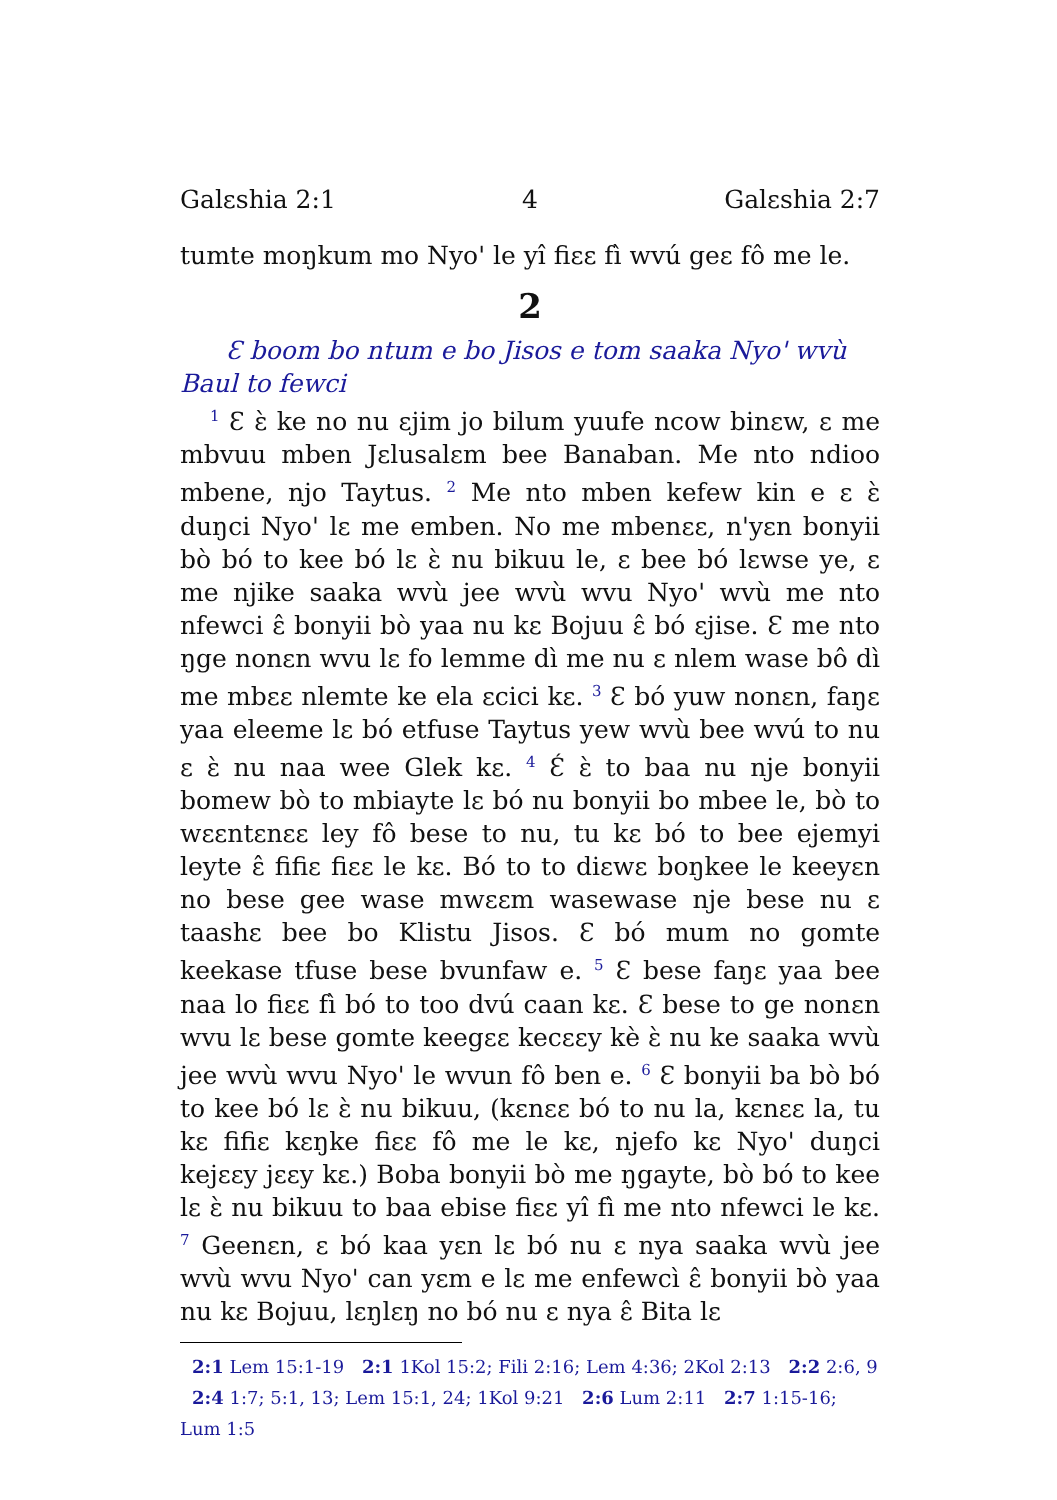Galɛshia 2:1 4 Galɛshia 2:7
tumte moŋkum mo Nyo' le yî fiɛɛ fì wvú geɛ fô me le.
2
Ɛ boom bo ntum e bo Jisos e tom saaka Nyo' wvù Baul to fewci
<sup>1</sup> Ɛ ɛ̀ ke no nu ɛjim jo bilum yuufe ncow binɛw, ɛ me mbvuu mben Jɛlusalɛm bee Banaban. Me nto ndioo mbene, njo Taytus. <sup>2</sup> Me nto mben kefew kin e ɛ ɛ̀ duŋci Nyo' lɛ me emben. No me mbenɛɛ, n'yɛn bonyii bò bó to kee bó lɛ ɛ̀ nu bikuu le, ɛ bee bó lɛwse ye, ɛ me njike saaka wvù jee wvù wvu Nyo' wvù me nto nfewci ɛ̂ bonyii bò yaa nu kɛ Bojuu ɛ̂ bó ɛjise. Ɛ me nto ŋge nonɛn wvu lɛ fo lemme dì me nu ɛ nlem wase bô dì me mbɛɛ nlemte ke ela ɛcici kɛ. <sup>3</sup> Ɛ bó yuw nonɛn, faŋɛ yaa eleeme lɛ bó etfuse Taytus yew wvù bee wvú to nu ɛ ɛ̀ nu naa wee Glek kɛ. <sup>4</sup> Ɛ́ ɛ̀ to baa nu nje bonyii bomew bò to mbiayte lɛ bó nu bonyii bo mbee le, bò to wɛɛntɛnɛɛ ley fô bese to nu, tu kɛ bó to bee ejemyi leyte ɛ̂ fifiɛ fiɛɛ le kɛ. Bó to to diɛwɛ boŋkee le keeyɛn no bese gee wase mwɛɛm wasewase nje bese nu ɛ taashɛ bee bo Klistu Jisos. Ɛ bó mum no gomte keekase tfuse bese bvunfaw e. <sup>5</sup> Ɛ bese faŋɛ yaa bee naa lo fiɛɛ fì bó to too dvú caan kɛ. Ɛ bese to ge nonɛn wvu lɛ bese gomte keegɛɛ kecɛɛy kè ɛ̀ nu ke saaka wvù jee wvù wvu Nyo' le wvun fô ben e. <sup>6</sup> Ɛ bonyii ba bò bó to kee bó lɛ ɛ̀ nu bikuu, (kɛnɛɛ bó to nu la, kɛnɛɛ la, tu kɛ fifiɛ kɛŋke fiɛɛ fô me le kɛ, njefo kɛ Nyo' duŋci kejɛɛy jɛɛy kɛ.) Boba bonyii bò me ŋgayte, bò bó to kee lɛ ɛ̀ nu bikuu to baa ebise fiɛɛ yî fì me nto nfewci le kɛ. <sup>7</sup> Geenɛn, ɛ bó kaa yɛn lɛ bó nu ɛ nya saaka wvù jee wvù wvu Nyo' can yɛm e lɛ me enfewcì ɛ̂ bonyii bò yaa nu kɛ Bojuu, lɛŋlɛŋ no bó nu ɛ nya ɛ̂ Bita lɛ
2:1 Lem 15:1-19 2:1 1Kol 15:2; Fili 2:16; Lem 4:36; 2Kol 2:13 2:2 2:6, 9 2:4 1:7; 5:1, 13; Lem 15:1, 24; 1Kol 9:21 2:6 Lum 2:11 2:7 1:15-16; Lum 1:5